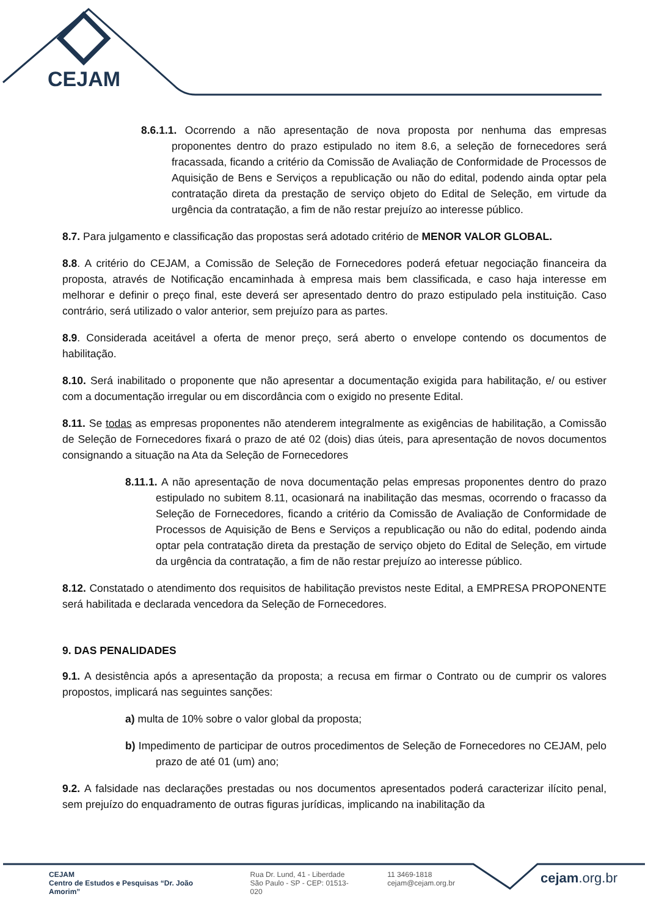CEJAM
8.6.1.1. Ocorrendo a não apresentação de nova proposta por nenhuma das empresas proponentes dentro do prazo estipulado no item 8.6, a seleção de fornecedores será fracassada, ficando a critério da Comissão de Avaliação de Conformidade de Processos de Aquisição de Bens e Serviços a republicação ou não do edital, podendo ainda optar pela contratação direta da prestação de serviço objeto do Edital de Seleção, em virtude da urgência da contratação, a fim de não restar prejuízo ao interesse público.
8.7. Para julgamento e classificação das propostas será adotado critério de MENOR VALOR GLOBAL.
8.8. A critério do CEJAM, a Comissão de Seleção de Fornecedores poderá efetuar negociação financeira da proposta, através de Notificação encaminhada à empresa mais bem classificada, e caso haja interesse em melhorar e definir o preço final, este deverá ser apresentado dentro do prazo estipulado pela instituição. Caso contrário, será utilizado o valor anterior, sem prejuízo para as partes.
8.9. Considerada aceitável a oferta de menor preço, será aberto o envelope contendo os documentos de habilitação.
8.10. Será inabilitado o proponente que não apresentar a documentação exigida para habilitação, e/ ou estiver com a documentação irregular ou em discordância com o exigido no presente Edital.
8.11. Se todas as empresas proponentes não atenderem integralmente as exigências de habilitação, a Comissão de Seleção de Fornecedores fixará o prazo de até 02 (dois) dias úteis, para apresentação de novos documentos consignando a situação na Ata da Seleção de Fornecedores
8.11.1. A não apresentação de nova documentação pelas empresas proponentes dentro do prazo estipulado no subitem 8.11, ocasionará na inabilitação das mesmas, ocorrendo o fracasso da Seleção de Fornecedores, ficando a critério da Comissão de Avaliação de Conformidade de Processos de Aquisição de Bens e Serviços a republicação ou não do edital, podendo ainda optar pela contratação direta da prestação de serviço objeto do Edital de Seleção, em virtude da urgência da contratação, a fim de não restar prejuízo ao interesse público.
8.12. Constatado o atendimento dos requisitos de habilitação previstos neste Edital, a EMPRESA PROPONENTE será habilitada e declarada vencedora da Seleção de Fornecedores.
9. DAS PENALIDADES
9.1. A desistência após a apresentação da proposta; a recusa em firmar o Contrato ou de cumprir os valores propostos, implicará nas seguintes sanções:
a) multa de 10% sobre o valor global da proposta;
b) Impedimento de participar de outros procedimentos de Seleção de Fornecedores no CEJAM, pelo prazo de até 01 (um) ano;
9.2. A falsidade nas declarações prestadas ou nos documentos apresentados poderá caracterizar ilícito penal, sem prejuízo do enquadramento de outras figuras jurídicas, implicando na inabilitação da
CEJAM
Centro de Estudos e Pesquisas “Dr. João Amorim”
Rua Dr. Lund, 41 - Liberdade
São Paulo - SP - CEP: 01513-020
11 3469-1818
cejam@cejam.org.br
cejam.org.br